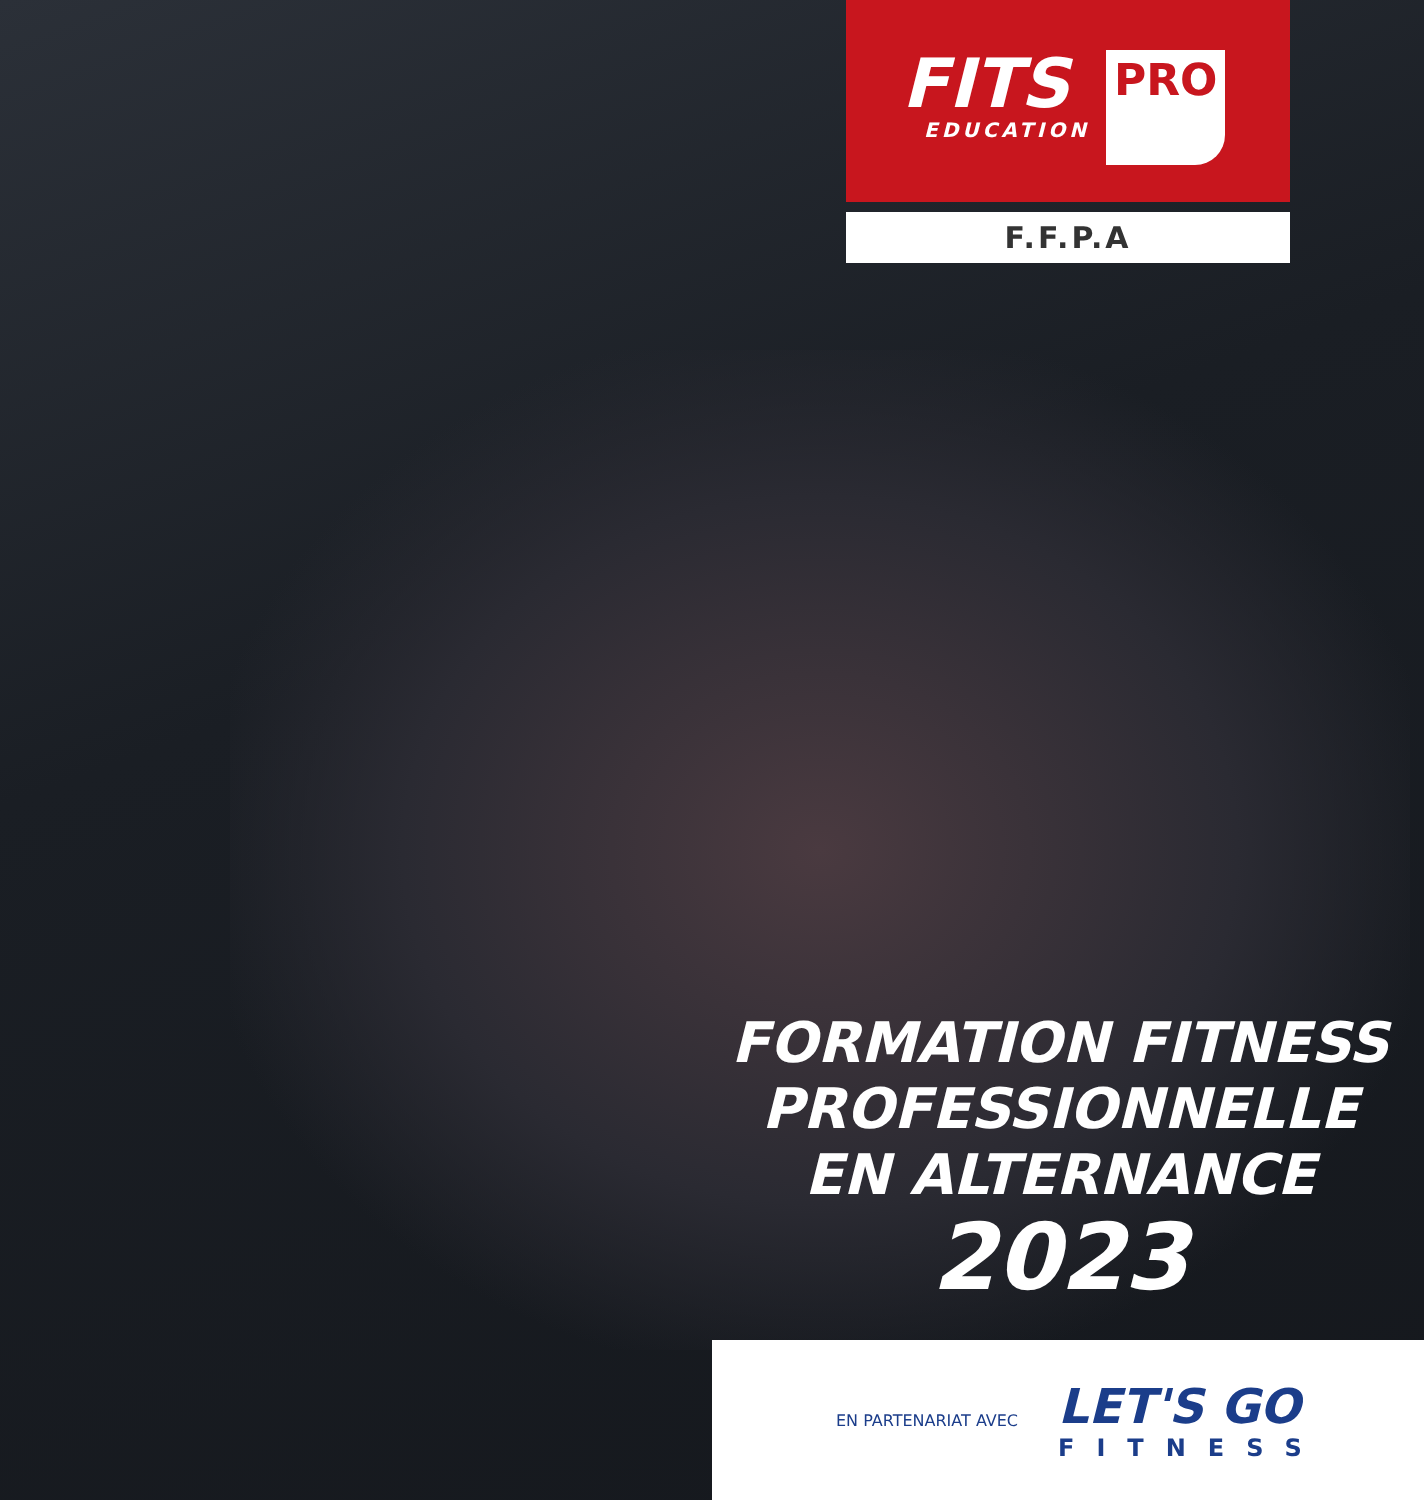FITS
EDUCATION
PRO
F.F.P.A
FORMATION FITNESS
PROFESSIONNELLE
EN ALTERNANCE
2023
EN PARTENARIAT AVEC
LET'S GO
FITNESS